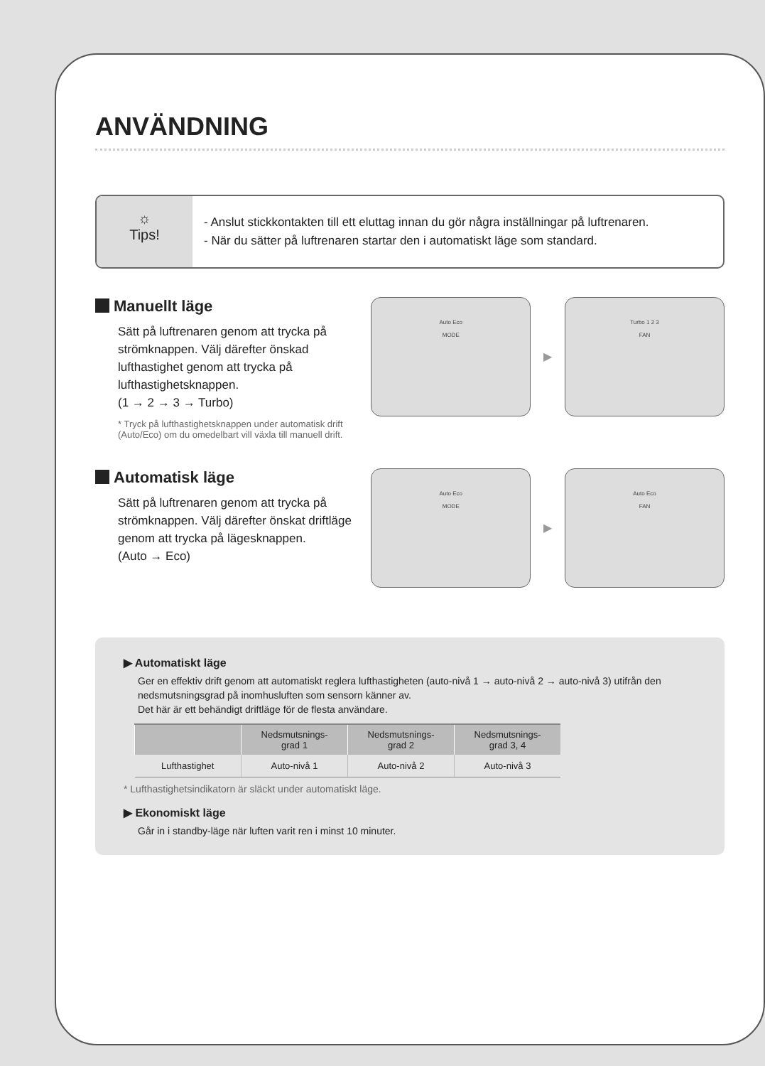ANVÄNDNING
☼
Tips!
- Anslut stickkontakten till ett eluttag innan du gör några inställningar på luftrenaren.
- När du sätter på luftrenaren startar den i automatiskt läge som standard.
Manuellt läge
Sätt på luftrenaren genom att trycka på strömknappen. Välj därefter önskad lufthastighet genom att trycka på lufthastighetsknappen.
(1 → 2 → 3 → Turbo)
* Tryck på lufthastighetsknappen under automatisk drift (Auto/Eco) om du omedelbart vill växla till manuell drift.
Auto Eco
MODE
▶
Turbo 1 2 3
FAN
Automatisk läge
Sätt på luftrenaren genom att trycka på strömknappen. Välj därefter önskat driftläge genom att trycka på lägesknappen.
(Auto → Eco)
Auto Eco
MODE
▶
Auto Eco
FAN
▶ Automatiskt läge
Ger en effektiv drift genom att automatiskt reglera lufthastigheten (auto-nivå 1 → auto-nivå 2 → auto-nivå 3) utifrån den nedsmutsningsgrad på inomhusluften som sensorn känner av.
Det här är ett behändigt driftläge för de flesta användare.
| | Nedsmutsnings- grad 1 | Nedsmutsnings- grad 2 | Nedsmutsnings- grad 3, 4 |
| --- | --- | --- | --- |
| Lufthastighet | Auto-nivå 1 | Auto-nivå 2 | Auto-nivå 3 |
* Lufthastighetsindikatorn är släckt under automatiskt läge.
▶ Ekonomiskt läge
Går in i standby-läge när luften varit ren i minst 10 minuter.